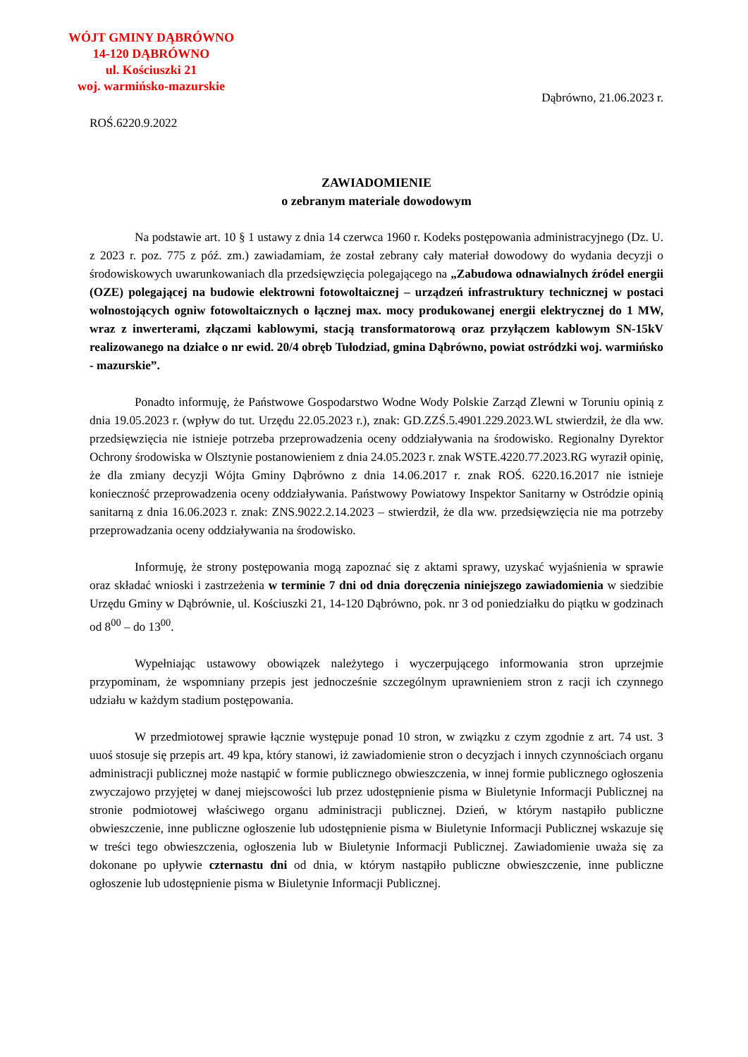WÓJT GMINY DĄBRÓWNO
14-120 DĄBRÓWNO
ul. Kościuszki 21
woj. warmińsko-mazurskie
Dąbrówno, 21.06.2023 r.
ROŚ.6220.9.2022
ZAWIADOMIENIE
o zebranym materiale dowodowym
Na podstawie art. 10 § 1 ustawy z dnia 14 czerwca 1960 r. Kodeks postępowania administracyjnego (Dz. U. z 2023 r. poz. 775 z póź. zm.) zawiadamiam, że został zebrany cały materiał dowodowy do wydania decyzji o środowiskowych uwarunkowaniach dla przedsięwzięcia polegającego na „Zabudowa odnawialnych źródeł energii (OZE) polegającej na budowie elektrowni fotowoltaicznej – urządzeń infrastruktury technicznej w postaci wolnostojących ogniw fotowoltaicznych o łącznej max. mocy produkowanej energii elektrycznej do 1 MW, wraz z inwerterami, złączami kablowymi, stacją transformatorową oraz przyłączem kablowym SN-15kV realizowanego na działce o nr ewid. 20/4 obręb Tułodziad, gmina Dąbrówno, powiat ostródzki woj. warmińsko - mazurskie”.
Ponadto informuję, że Państwowe Gospodarstwo Wodne Wody Polskie Zarząd Zlewni w Toruniu opinią z dnia 19.05.2023 r. (wpływ do tut. Urzędu 22.05.2023 r.), znak: GD.ZZŚ.5.4901.229.2023.WL stwierdził, że dla ww. przedsięwzięcia nie istnieje potrzeba przeprowadzenia oceny oddziaływania na środowisko. Regionalny Dyrektor Ochrony środowiska w Olsztynie postanowieniem z dnia 24.05.2023 r. znak WSTE.4220.77.2023.RG wyraził opinię, że dla zmiany decyzji Wójta Gminy Dąbrówno z dnia 14.06.2017 r. znak ROŚ. 6220.16.2017 nie istnieje konieczność przeprowadzenia oceny oddziaływania. Państwowy Powiatowy Inspektor Sanitarny w Ostródzie opinią sanitarną z dnia 16.06.2023 r. znak: ZNS.9022.2.14.2023 – stwierdził, że dla ww. przedsięwzięcia nie ma potrzeby przeprowadzania oceny oddziaływania na środowisko.
Informuję, że strony postępowania mogą zapoznać się z aktami sprawy, uzyskać wyjaśnienia w sprawie oraz składać wnioski i zastrzeżenia w terminie 7 dni od dnia doręczenia niniejszego zawiadomienia w siedzibie Urzędu Gminy w Dąbrównie, ul. Kościuszki 21, 14-120 Dąbrówno, pok. nr 3 od poniedziałku do piątku w godzinach od 8<sup>00</sup> – do 13<sup>00</sup>.
Wypełniając ustawowy obowiązek należytego i wyczerpującego informowania stron uprzejmie przypominam, że wspomniany przepis jest jednocześnie szczególnym uprawnieniem stron z racji ich czynnego udziału w każdym stadium postępowania.
W przedmiotowej sprawie łącznie występuje ponad 10 stron, w związku z czym zgodnie z art. 74 ust. 3 uuoś stosuje się przepis art. 49 kpa, który stanowi, iż zawiadomienie stron o decyzjach i innych czynnościach organu administracji publicznej może nastąpić w formie publicznego obwieszczenia, w innej formie publicznego ogłoszenia zwyczajowo przyjętej w danej miejscowości lub przez udostępnienie pisma w Biuletynie Informacji Publicznej na stronie podmiotowej właściwego organu administracji publicznej. Dzień, w którym nastąpiło publiczne obwieszczenie, inne publiczne ogłoszenie lub udostępnienie pisma w Biuletynie Informacji Publicznej wskazuje się w treści tego obwieszczenia, ogłoszenia lub w Biuletynie Informacji Publicznej. Zawiadomienie uważa się za dokonane po upływie czternastu dni od dnia, w którym nastąpiło publiczne obwieszczenie, inne publiczne ogłoszenie lub udostępnienie pisma w Biuletynie Informacji Publicznej.